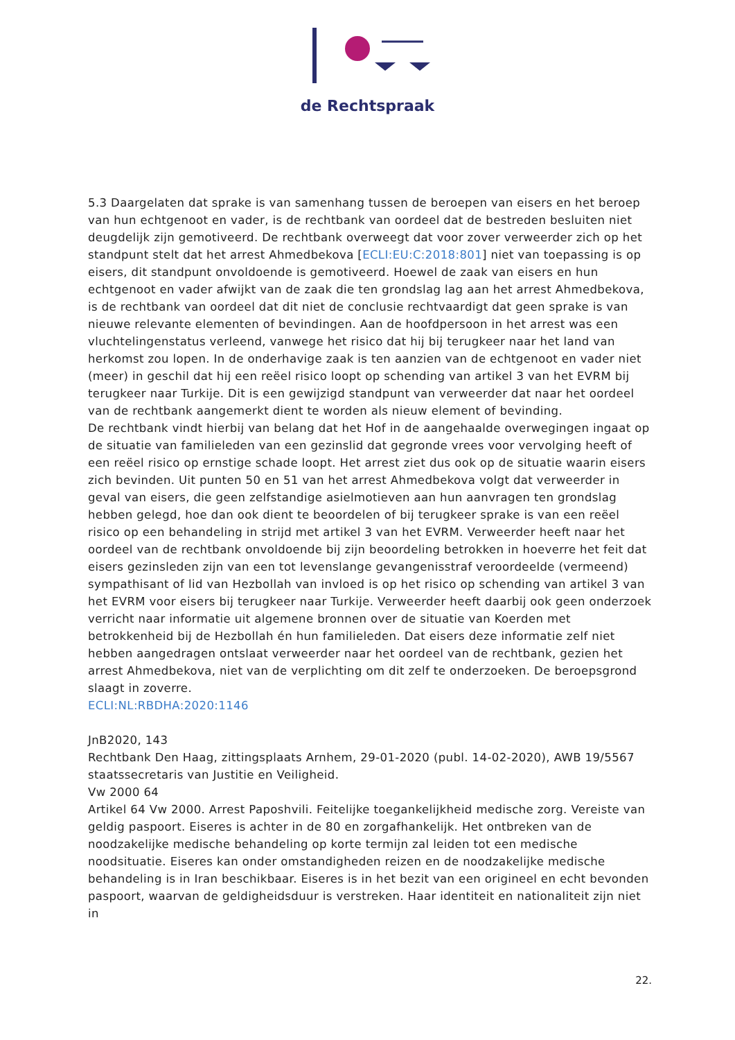de Rechtspraak
5.3 Daargelaten dat sprake is van samenhang tussen de beroepen van eisers en het beroep van hun echtgenoot en vader, is de rechtbank van oordeel dat de bestreden besluiten niet deugdelijk zijn gemotiveerd. De rechtbank overweegt dat voor zover verweerder zich op het standpunt stelt dat het arrest Ahmedbekova [ECLI:EU:C:2018:801] niet van toepassing is op eisers, dit standpunt onvoldoende is gemotiveerd. Hoewel de zaak van eisers en hun echtgenoot en vader afwijkt van de zaak die ten grondslag lag aan het arrest Ahmedbekova, is de rechtbank van oordeel dat dit niet de conclusie rechtvaardigt dat geen sprake is van nieuwe relevante elementen of bevindingen. Aan de hoofdpersoon in het arrest was een vluchtelingenstatus verleend, vanwege het risico dat hij bij terugkeer naar het land van herkomst zou lopen. In de onderhavige zaak is ten aanzien van de echtgenoot en vader niet (meer) in geschil dat hij een reëel risico loopt op schending van artikel 3 van het EVRM bij terugkeer naar Turkije. Dit is een gewijzigd standpunt van verweerder dat naar het oordeel van de rechtbank aangemerkt dient te worden als nieuw element of bevinding.
De rechtbank vindt hierbij van belang dat het Hof in de aangehaalde overwegingen ingaat op de situatie van familieleden van een gezinslid dat gegronde vrees voor vervolging heeft of een reëel risico op ernstige schade loopt. Het arrest ziet dus ook op de situatie waarin eisers zich bevinden. Uit punten 50 en 51 van het arrest Ahmedbekova volgt dat verweerder in geval van eisers, die geen zelfstandige asielmotieven aan hun aanvragen ten grondslag hebben gelegd, hoe dan ook dient te beoordelen of bij terugkeer sprake is van een reëel risico op een behandeling in strijd met artikel 3 van het EVRM. Verweerder heeft naar het oordeel van de rechtbank onvoldoende bij zijn beoordeling betrokken in hoeverre het feit dat eisers gezinsleden zijn van een tot levenslange gevangenisstraf veroordeelde (vermeend) sympathisant of lid van Hezbollah van invloed is op het risico op schending van artikel 3 van het EVRM voor eisers bij terugkeer naar Turkije. Verweerder heeft daarbij ook geen onderzoek verricht naar informatie uit algemene bronnen over de situatie van Koerden met betrokkenheid bij de Hezbollah én hun familieleden. Dat eisers deze informatie zelf niet hebben aangedragen ontslaat verweerder naar het oordeel van de rechtbank, gezien het arrest Ahmedbekova, niet van de verplichting om dit zelf te onderzoeken. De beroepsgrond slaagt in zoverre.
ECLI:NL:RBDHA:2020:1146
JnB2020, 143
Rechtbank Den Haag, zittingsplaats Arnhem, 29-01-2020 (publ. 14-02-2020), AWB 19/5567
staatssecretaris van Justitie en Veiligheid.
Vw 2000 64
Artikel 64 Vw 2000. Arrest Paposhvili. Feitelijke toegankelijkheid medische zorg. Vereiste van geldig paspoort. Eiseres is achter in de 80 en zorgafhankelijk. Het ontbreken van de noodzakelijke medische behandeling op korte termijn zal leiden tot een medische noodsituatie. Eiseres kan onder omstandigheden reizen en de noodzakelijke medische behandeling is in Iran beschikbaar. Eiseres is in het bezit van een origineel en echt bevonden paspoort, waarvan de geldigheidsduur is verstreken. Haar identiteit en nationaliteit zijn niet in
22.